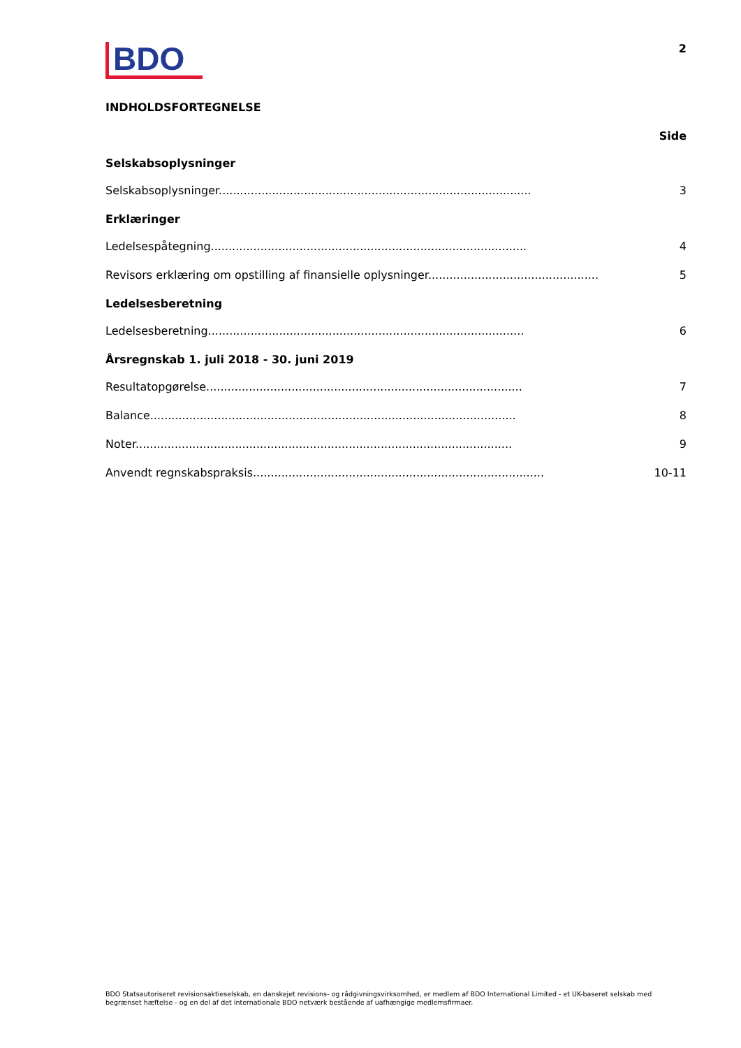BDO
2
INDHOLDSFORTEGNELSE
Side
Selskabsoplysninger
Selskabsoplysninger........................................................................................ 3
Erklæringer
Ledelsespåtegning......................................................................................... 4
Revisors erklæring om opstilling af finansielle oplysninger..................................................... 5
Ledelsesberetning
Ledelsesberetning......................................................................................... 6
Årsregnskab 1. juli 2018 - 30. juni 2019
Resultatopgørelse......................................................................................... 7
Balance....................................................................................................... 8
Noter.......................................................................................................... 9
Anvendt regnskabspraksis.................................................................................. 10-11
BDO Statsautoriseret revisionsaktieselskab, en danskejet revisions- og rådgivningsvirksomhed, er medlem af BDO International Limited - et UK-baseret selskab med begrænset hæftelse - og en del af det internationale BDO netværk bestående af uafhængige medlemsfirmaer.